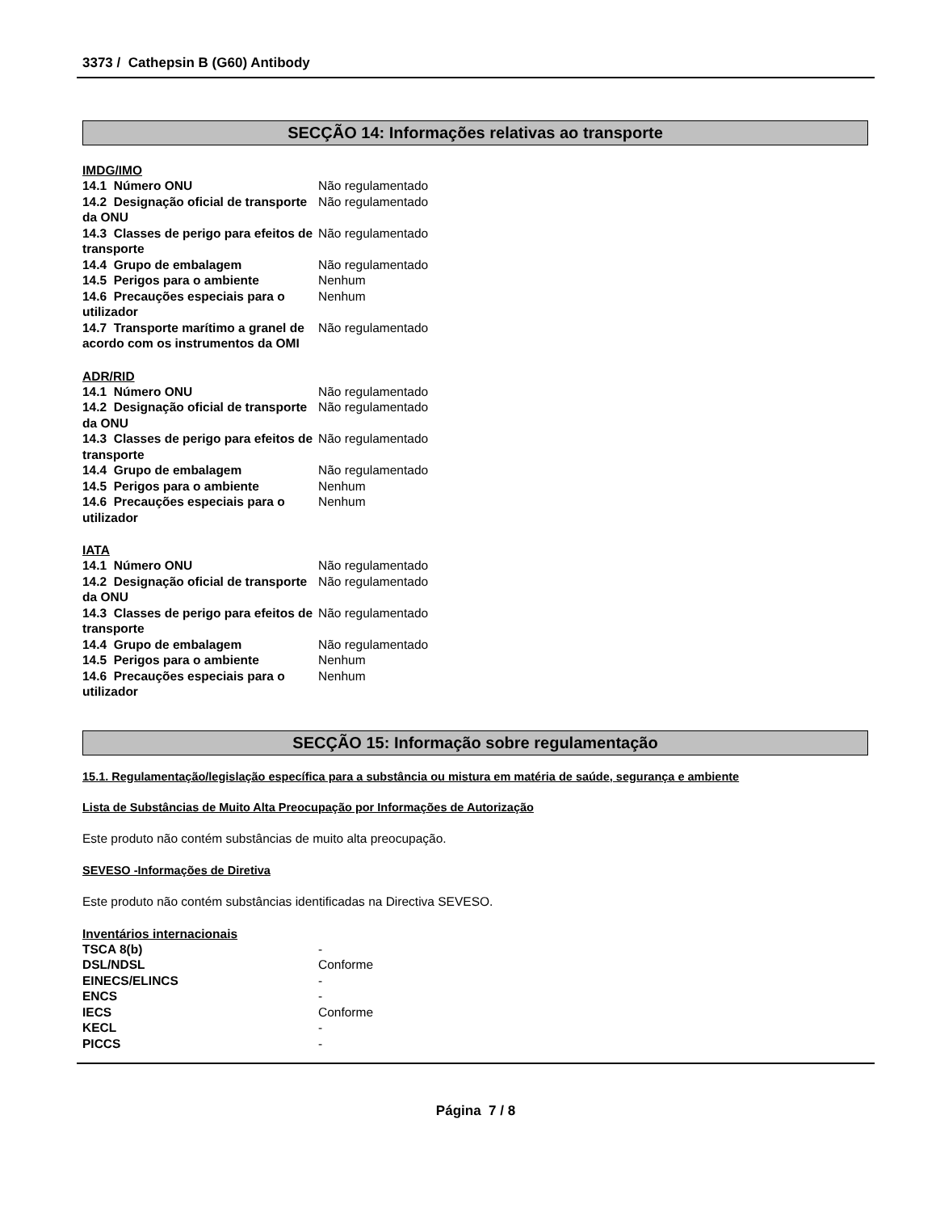3373 / Cathepsin B (G60) Antibody
SECÇÃO 14: Informações relativas ao transporte
IMDG/IMO
| 14.1 Número ONU | Não regulamentado |
| 14.2 Designação oficial de transporte da ONU | Não regulamentado |
| 14.3 Classes de perigo para efeitos de transporte | Não regulamentado |
| 14.4 Grupo de embalagem | Não regulamentado |
| 14.5 Perigos para o ambiente | Nenhum |
| 14.6 Precauções especiais para o utilizador | Nenhum |
| 14.7 Transporte marítimo a granel de acordo com os instrumentos da OMI | Não regulamentado |
ADR/RID
| 14.1 Número ONU | Não regulamentado |
| 14.2 Designação oficial de transporte da ONU | Não regulamentado |
| 14.3 Classes de perigo para efeitos de transporte | Não regulamentado |
| 14.4 Grupo de embalagem | Não regulamentado |
| 14.5 Perigos para o ambiente | Nenhum |
| 14.6 Precauções especiais para o utilizador | Nenhum |
IATA
| 14.1 Número ONU | Não regulamentado |
| 14.2 Designação oficial de transporte da ONU | Não regulamentado |
| 14.3 Classes de perigo para efeitos de transporte | Não regulamentado |
| 14.4 Grupo de embalagem | Não regulamentado |
| 14.5 Perigos para o ambiente | Nenhum |
| 14.6 Precauções especiais para o utilizador | Nenhum |
SECÇÃO 15: Informação sobre regulamentação
15.1. Regulamentação/legislação específica para a substância ou mistura em matéria de saúde, segurança e ambiente
Lista de Substâncias de Muito Alta Preocupação por Informações de Autorização
Este produto não contém substâncias de muito alta preocupação.
SEVESO -Informações de Diretiva
Este produto não contém substâncias identificadas na Directiva SEVESO.
Inventários internacionais
| TSCA 8(b) | - |
| DSL/NDSL | Conforme |
| EINECS/ELINCS | - |
| ENCS | - |
| IECS | Conforme |
| KECL | - |
| PICCS | - |
Página 7 / 8